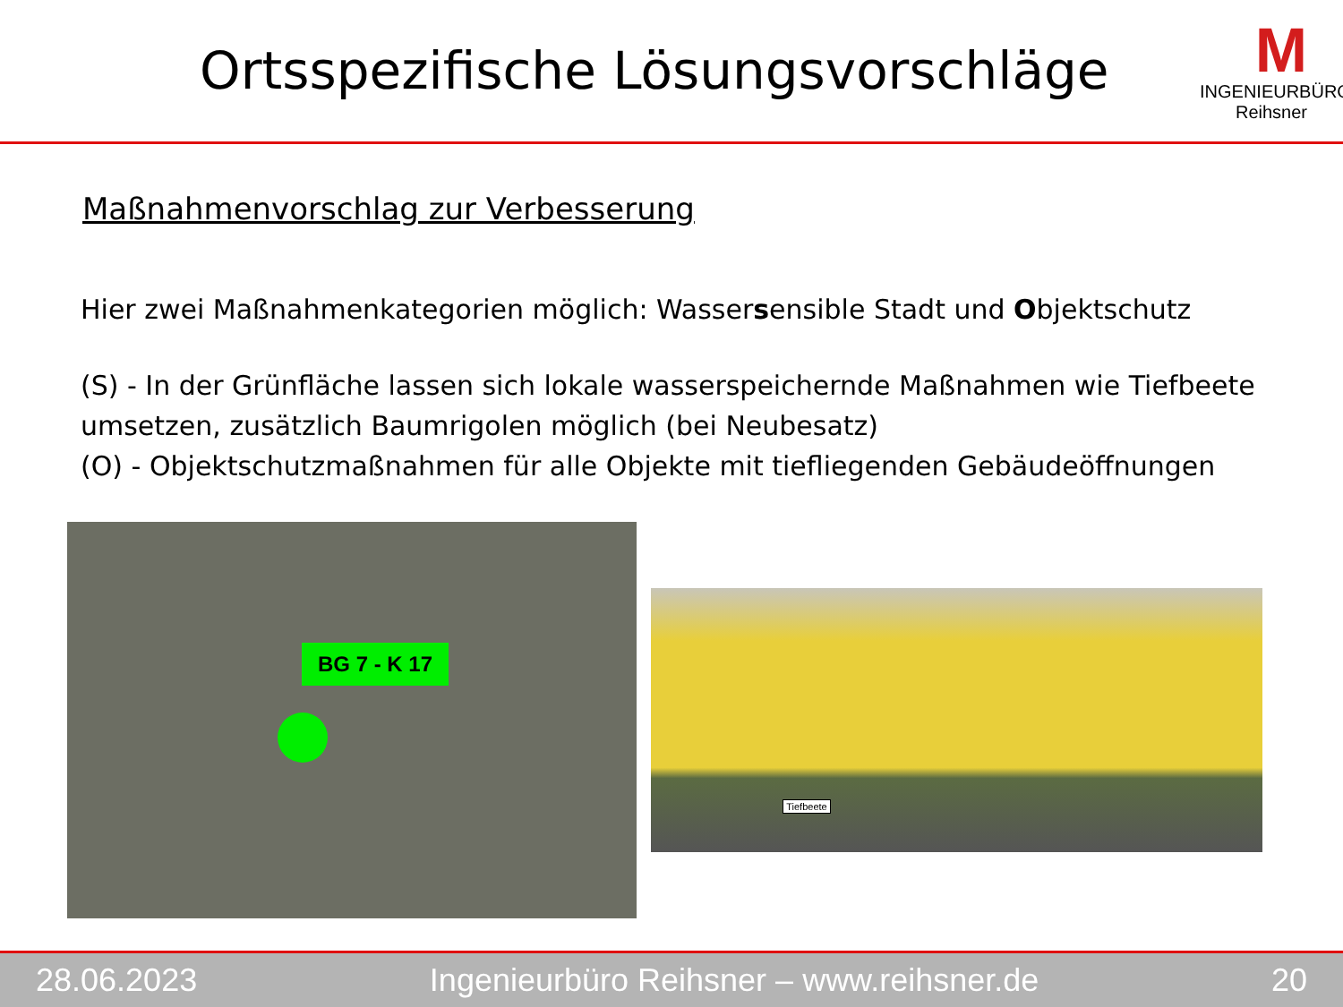Ortsspezifische Lösungsvorschläge
M
INGENIEURBÜRO Reihsner
Maßnahmenvorschlag zur Verbesserung
Hier zwei Maßnahmenkategorien möglich: Wassersensible Stadt und Objektschutz
(S) - In der Grünfläche lassen sich lokale wasserspeichernde Maßnahmen wie Tiefbeete umsetzen, zusätzlich Baumrigolen möglich (bei Neubesatz)
(O) - Objektschutzmaßnahmen für alle Objekte mit tiefliegenden Gebäudeöffnungen
BG 7 - K 17
Tiefbeete
28.06.2023 Ingenieurbüro Reihsner – www.reihsner.de 20